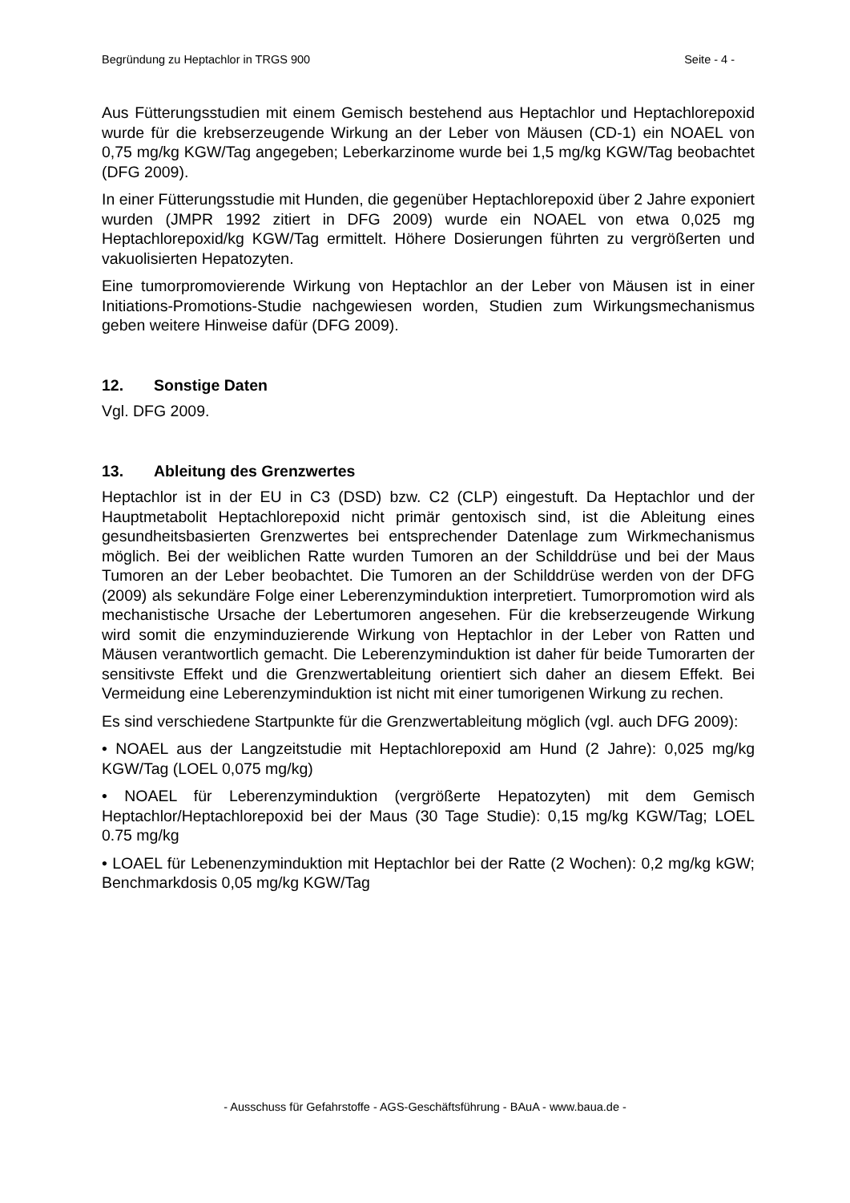Begründung zu Heptachlor in TRGS 900 Seite - 4 -
Aus Fütterungsstudien mit einem Gemisch bestehend aus Heptachlor und Heptachlorepoxid wurde für die krebserzeugende Wirkung an der Leber von Mäusen (CD-1) ein NOAEL von 0,75 mg/kg KGW/Tag angegeben; Leberkarzinome wurde bei 1,5 mg/kg KGW/Tag beobachtet (DFG 2009).
In einer Fütterungsstudie mit Hunden, die gegenüber Heptachlorepoxid über 2 Jahre exponiert wurden (JMPR 1992 zitiert in DFG 2009) wurde ein NOAEL von etwa 0,025 mg Heptachlorepoxid/kg KGW/Tag ermittelt. Höhere Dosierungen führten zu vergrößerten und vakuolisierten Hepatozyten.
Eine tumorpromovierende Wirkung von Heptachlor an der Leber von Mäusen ist in einer Initiations-Promotions-Studie nachgewiesen worden, Studien zum Wirkungsmechanismus geben weitere Hinweise dafür (DFG 2009).
12. Sonstige Daten
Vgl. DFG 2009.
13. Ableitung des Grenzwertes
Heptachlor ist in der EU in C3 (DSD) bzw. C2 (CLP) eingestuft. Da Heptachlor und der Hauptmetabolit Heptachlorepoxid nicht primär gentoxisch sind, ist die Ableitung eines gesundheitsbasierten Grenzwertes bei entsprechender Datenlage zum Wirkmechanismus möglich. Bei der weiblichen Ratte wurden Tumoren an der Schilddrüse und bei der Maus Tumoren an der Leber beobachtet. Die Tumoren an der Schilddrüse werden von der DFG (2009) als sekundäre Folge einer Leberenzyminduktion interpretiert. Tumorpromotion wird als mechanistische Ursache der Lebertumoren angesehen. Für die krebserzeugende Wirkung wird somit die enzyminduzierende Wirkung von Heptachlor in der Leber von Ratten und Mäusen verantwortlich gemacht. Die Leberenzyminduktion ist daher für beide Tumorarten der sensitivste Effekt und die Grenzwertableitung orientiert sich daher an diesem Effekt. Bei Vermeidung eine Leberenzyminduktion ist nicht mit einer tumorigenen Wirkung zu rechen.
Es sind verschiedene Startpunkte für die Grenzwertableitung möglich (vgl. auch DFG 2009):
• NOAEL aus der Langzeitstudie mit Heptachlorepoxid am Hund (2 Jahre): 0,025 mg/kg KGW/Tag (LOEL 0,075 mg/kg)
• NOAEL für Leberenzyminduktion (vergrößerte Hepatozyten) mit dem Gemisch Heptachlor/Heptachlorepoxid bei der Maus (30 Tage Studie): 0,15 mg/kg KGW/Tag; LOEL 0.75 mg/kg
• LOAEL für Lebenenzyminduktion mit Heptachlor bei der Ratte (2 Wochen): 0,2 mg/kg kGW; Benchmarkdosis 0,05 mg/kg KGW/Tag
- Ausschuss für Gefahrstoffe - AGS-Geschäftsführung - BAuA - www.baua.de -